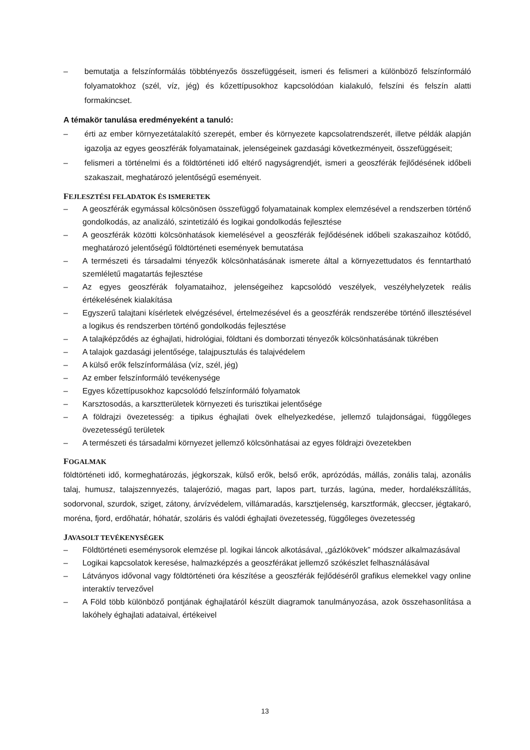– bemutatja a felszínformálás többtényezős összefüggéseit, ismeri és felismeri a különböző felszínformáló folyamatokhoz (szél, víz, jég) és kőzettípusokhoz kapcsolódóan kialakuló, felszíni és felszín alatti formakincset.
A témakör tanulása eredményeként a tanuló:
– érti az ember környezetátalakító szerepét, ember és környezete kapcsolatrendszerét, illetve példák alapján igazolja az egyes geoszférák folyamatainak, jelenségeinek gazdasági következményeit, összefüggéseit;
– felismeri a történelmi és a földtörténeti idő eltérő nagyságrendjét, ismeri a geoszférák fejlődésének időbeli szakaszait, meghatározó jelentőségű eseményeit.
FEJLESZTÉSI FELADATOK ÉS ISMERETEK
– A geoszférák egymással kölcsönösen összefüggő folyamatainak komplex elemzésével a rendszerben történő gondolkodás, az analizáló, szintetizáló és logikai gondolkodás fejlesztése
– A geoszférák közötti kölcsönhatások kiemelésével a geoszférák fejlődésének időbeli szakaszaihoz kötődő, meghatározó jelentőségű földtörténeti események bemutatása
– A természeti és társadalmi tényezők kölcsönhatásának ismerete által a környezettudatos és fenntartható szemléletű magatartás fejlesztése
– Az egyes geoszférák folyamataihoz, jelenségeihez kapcsolódó veszélyek, veszélyhelyzetek reális értékelésének kialakítása
– Egyszerű talajtani kísérletek elvégzésével, értelmezésével és a geoszférák rendszerébe történő illesztésével a logikus és rendszerben történő gondolkodás fejlesztése
– A talajképződés az éghajlati, hidrológiai, földtani és domborzati tényezők kölcsönhatásának tükrében
– A talajok gazdasági jelentősége, talajpusztulás és talajvédelem
– A külső erők felszínformálása (víz, szél, jég)
– Az ember felszínformáló tevékenysége
– Egyes kőzettípusokhoz kapcsolódó felszínformáló folyamatok
– Karsztosodás, a karsztterületek környezeti és turisztikai jelentősége
– A földrajzi övezetesség: a tipikus éghajlati övek elhelyezkedése, jellemző tulajdonságai, függőleges övezetességű területek
– A természeti és társadalmi környezet jellemző kölcsönhatásai az egyes földrajzi övezetekben
FOGALMAK
földtörténeti idő, kormeghatározás, jégkorszak, külső erők, belső erők, aprózódás, mállás, zonális talaj, azonális talaj, humusz, talajszennyezés, talajerózió, magas part, lapos part, turzás, lagúna, meder, hordalékszállítás, sodorvonal, szurdok, sziget, zátony, árvízvédelem, villámaradás, karsztjelenség, karsztformák, gleccser, jégtakaró, moréna, fjord, erdőhatár, hóhatár, szoláris és valódi éghajlati övezetesség, függőleges övezetesség
JAVASOLT TEVÉKENYSÉGEK
– Földtörténeti eseménysorok elemzése pl. logikai láncok alkotásával, „gázlókövek” módszer alkalmazásával
– Logikai kapcsolatok keresése, halmazképzés a geoszférákat jellemző szókészlet felhasználásával
– Látványos idővonal vagy földtörténeti óra készítése a geoszférák fejlődéséről grafikus elemekkel vagy online interaktív tervezővel
– A Föld több különböző pontjának éghajlatáról készült diagramok tanulmányozása, azok összehasonlítása a lakóhely éghajlati adataival, értékeivel
13